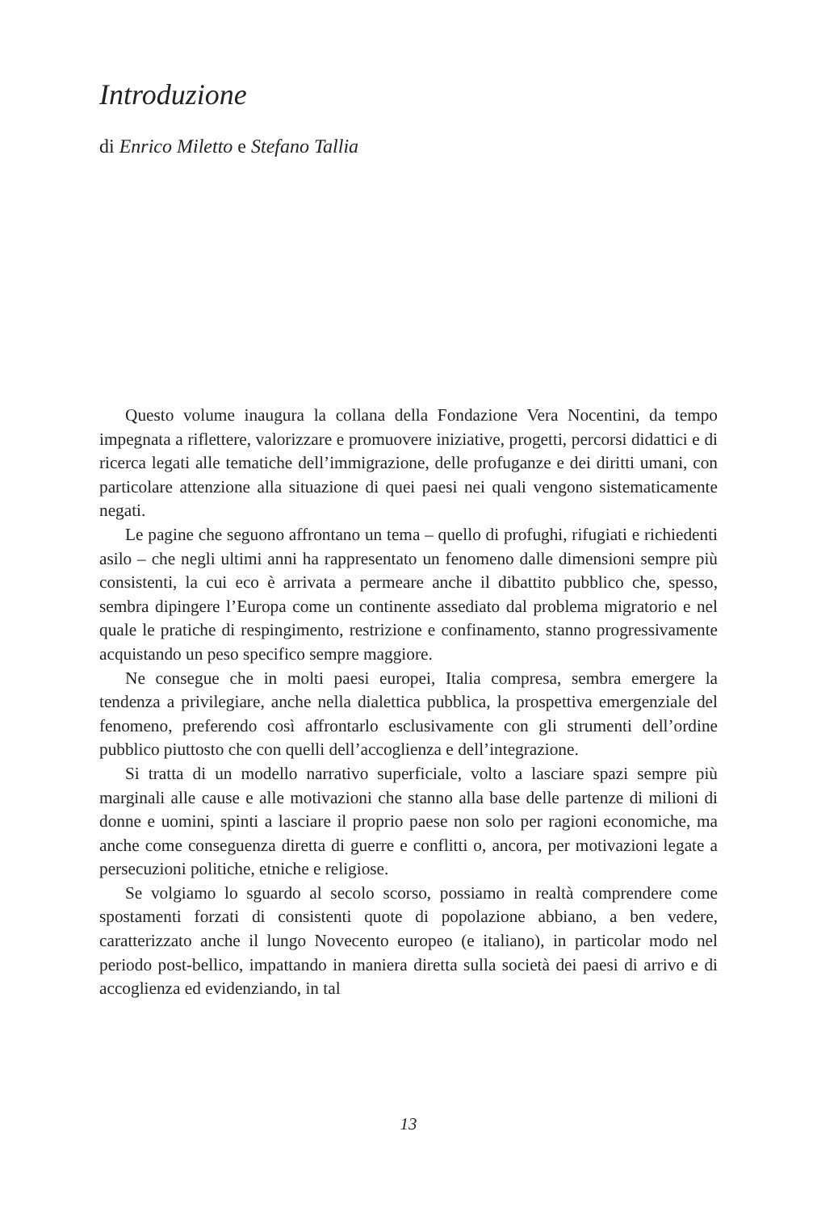Introduzione
di Enrico Miletto e Stefano Tallia
Questo volume inaugura la collana della Fondazione Vera Nocentini, da tempo impegnata a riflettere, valorizzare e promuovere iniziative, progetti, percorsi didattici e di ricerca legati alle tematiche dell’immigrazione, delle profuganze e dei diritti umani, con particolare attenzione alla situazione di quei paesi nei quali vengono sistematicamente negati.
Le pagine che seguono affrontano un tema – quello di profughi, rifugiati e richiedenti asilo – che negli ultimi anni ha rappresentato un fenomeno dalle dimensioni sempre più consistenti, la cui eco è arrivata a permeare anche il dibattito pubblico che, spesso, sembra dipingere l’Europa come un continente assediato dal problema migratorio e nel quale le pratiche di respingimento, restrizione e confinamento, stanno progressivamente acquistando un peso specifico sempre maggiore.
Ne consegue che in molti paesi europei, Italia compresa, sembra emergere la tendenza a privilegiare, anche nella dialettica pubblica, la prospettiva emergenziale del fenomeno, preferendo così affrontarlo esclusivamente con gli strumenti dell’ordine pubblico piuttosto che con quelli dell’accoglienza e dell’integrazione.
Si tratta di un modello narrativo superficiale, volto a lasciare spazi sempre più marginali alle cause e alle motivazioni che stanno alla base delle partenze di milioni di donne e uomini, spinti a lasciare il proprio paese non solo per ragioni economiche, ma anche come conseguenza diretta di guerre e conflitti o, ancora, per motivazioni legate a persecuzioni politiche, etniche e religiose.
Se volgiamo lo sguardo al secolo scorso, possiamo in realtà comprendere come spostamenti forzati di consistenti quote di popolazione abbiano, a ben vedere, caratterizzato anche il lungo Novecento europeo (e italiano), in particolar modo nel periodo post-bellico, impattando in maniera diretta sulla società dei paesi di arrivo e di accoglienza ed evidenziando, in tal
13